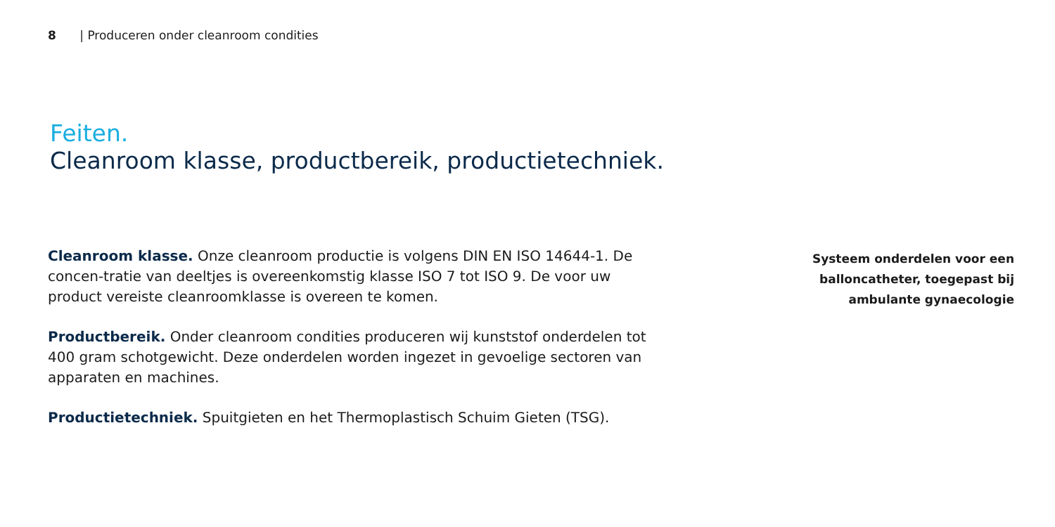8 | Produceren onder cleanroom condities
Feiten.
Cleanroom klasse, productbereik, productietechniek.
Cleanroom klasse. Onze cleanroom productie is volgens DIN EN ISO 14644-1. De concen-tratie van deeltjes is overeenkomstig klasse ISO 7 tot ISO 9. De voor uw product vereiste cleanroomklasse is overeen te komen.
Productbereik. Onder cleanroom condities produceren wij kunststof onderdelen tot 400 gram schotgewicht. Deze onderdelen worden ingezet in gevoelige sectoren van apparaten en machines.
Productietechniek. Spuitgieten en het Thermoplastisch Schuim Gieten (TSG).
Systeem onderdelen voor een balloncatheter, toegepast bij ambulante gynaecologie